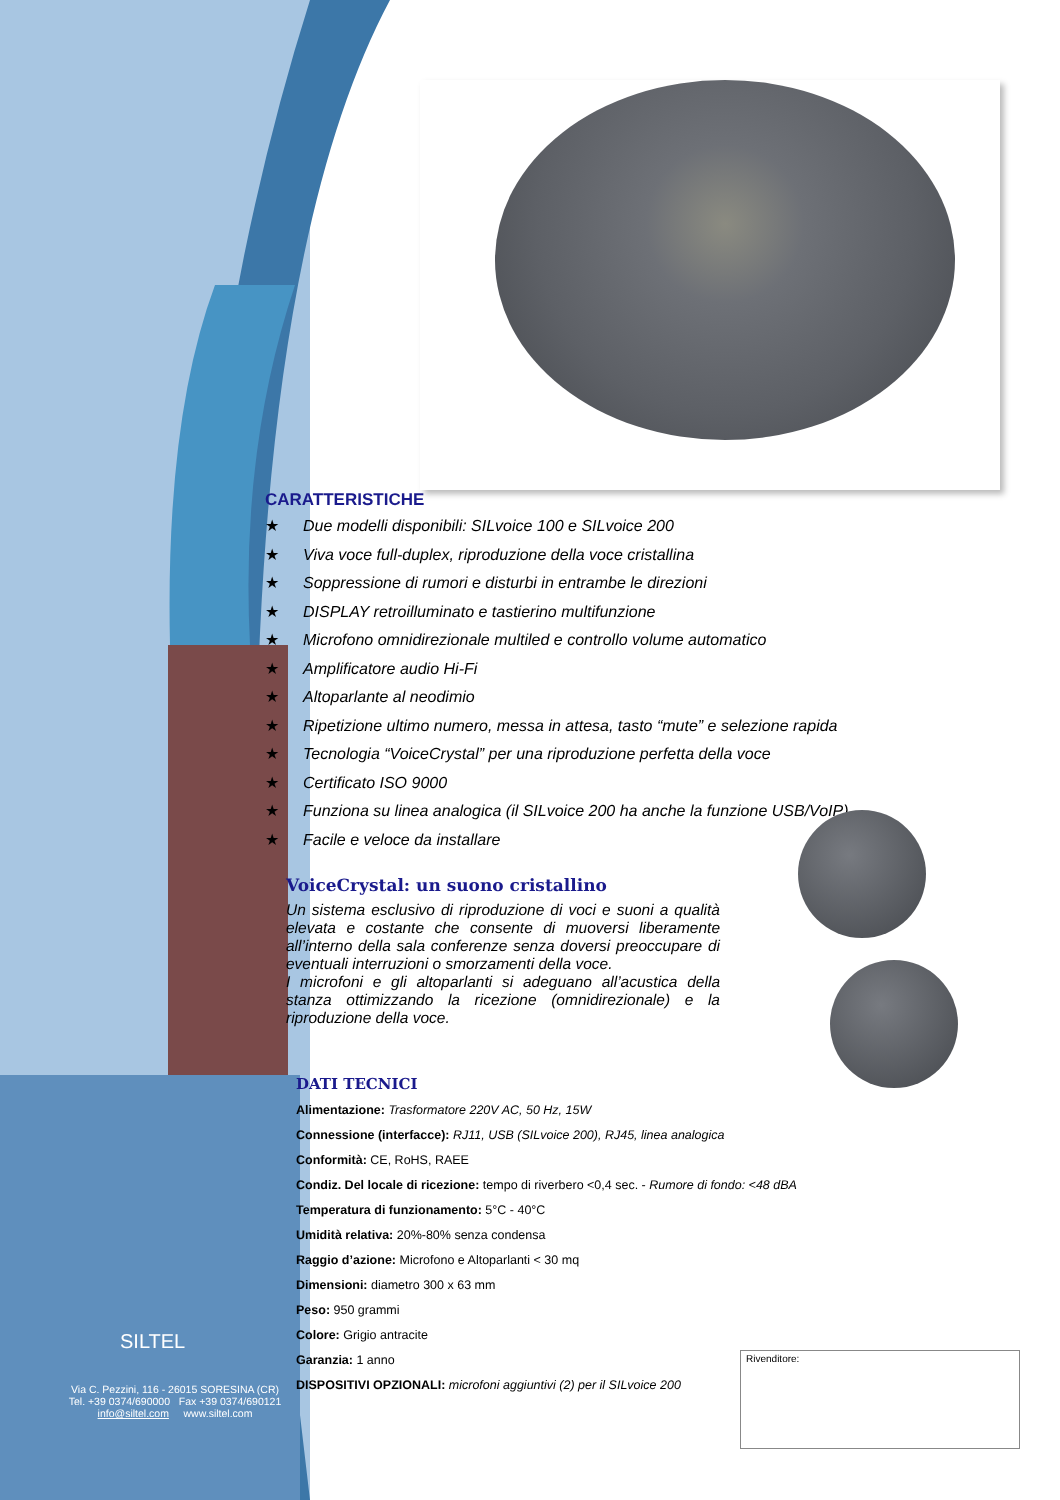CARATTERISTICHE
★ Due modelli disponibili: SILvoice 100 e SILvoice 200
★ Viva voce full-duplex, riproduzione della voce cristallina
★ Soppressione di rumori e disturbi in entrambe le direzioni
★ DISPLAY retroilluminato e tastierino multifunzione
★ Microfono omnidirezionale multiled e controllo volume automatico
★ Amplificatore audio Hi-Fi
★ Altoparlante al neodimio
★ Ripetizione ultimo numero, messa in attesa, tasto “mute” e selezione rapida
★ Tecnologia “VoiceCrystal” per una riproduzione perfetta della voce
★ Certificato ISO 9000
★ Funziona su linea analogica (il SILvoice 200 ha anche la funzione USB/VoIP)
★ Facile e veloce da installare
VoiceCrystal: un suono cristallino
Un sistema esclusivo di riproduzione di voci e suoni a qualità elevata e costante che consente di muoversi liberamente all’interno della sala conferenze senza doversi preoccupare di eventuali interruzioni o smorzamenti della voce.
I microfoni e gli altoparlanti si adeguano all’acustica della stanza ottimizzando la ricezione (omnidirezionale) e la riproduzione della voce.
DATI TECNICI
Alimentazione: Trasformatore 220V AC, 50 Hz, 15W
Connessione (interfacce): RJ11, USB (SILvoice 200), RJ45, linea analogica
Conformità: CE, RoHS, RAEE
Condiz. Del locale di ricezione: tempo di riverbero <0,4 sec. - Rumore di fondo: <48 dBA
Temperatura di funzionamento: 5°C - 40°C
Umidità relativa: 20%-80% senza condensa
Raggio d’azione: Microfono e Altoparlanti < 30 mq
Dimensioni: diametro 300 x 63 mm
Peso: 950 grammi
Colore: Grigio antracite
Garanzia: 1 anno
DISPOSITIVI OPZIONALI: microfoni aggiuntivi (2) per il SILvoice 200
SILTEL
Via C. Pezzini, 116 - 26015 SORESINA (CR)
Tel. +39 0374/690000 Fax +39 0374/690121
info@siltel.com www.siltel.com
Rivenditore: